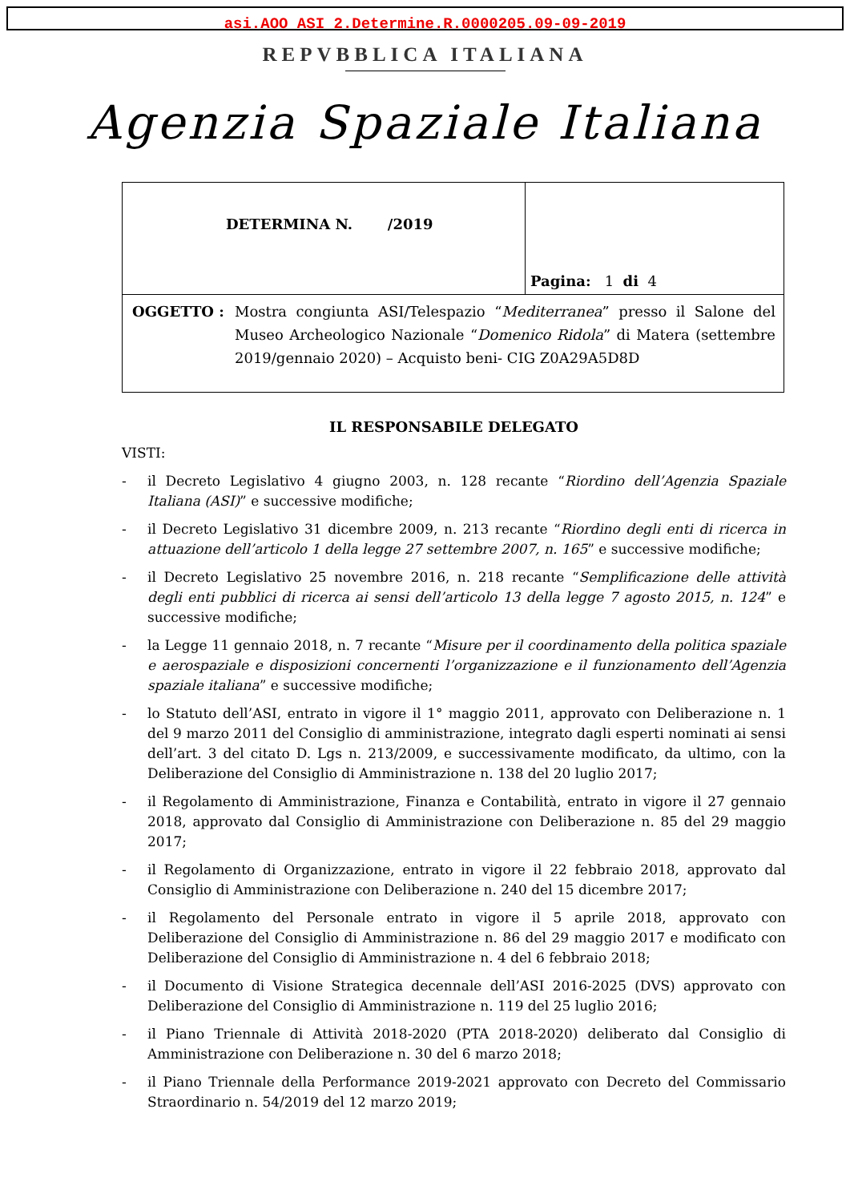asi.AOO_ASI_2.Determine.R.0000205.09-09-2019
REPVBBLICA ITALIANA
Agenzia Spaziale Italiana
| DETERMINA N. /2019 | Pagina: 1 di 4 |
| OGGETTO : Mostra congiunta ASI/Telespazio “ Mediterranea ” presso il Salone del Museo Archeologico Nazionale “ Domenico Ridola ” di Matera (settembre 2019/gennaio 2020) – Acquisto beni- CIG Z0A29A5D8D | |
IL RESPONSABILE DELEGATO
VISTI:
- il Decreto Legislativo 4 giugno 2003, n. 128 recante “Riordino dell’Agenzia Spaziale Italiana (ASI)” e successive modifiche;
- il Decreto Legislativo 31 dicembre 2009, n. 213 recante “Riordino degli enti di ricerca in attuazione dell’articolo 1 della legge 27 settembre 2007, n. 165” e successive modifiche;
- il Decreto Legislativo 25 novembre 2016, n. 218 recante “Semplificazione delle attività degli enti pubblici di ricerca ai sensi dell’articolo 13 della legge 7 agosto 2015, n. 124” e successive modifiche;
- la Legge 11 gennaio 2018, n. 7 recante “Misure per il coordinamento della politica spaziale e aerospaziale e disposizioni concernenti l’organizzazione e il funzionamento dell’Agenzia spaziale italiana” e successive modifiche;
- lo Statuto dell’ASI, entrato in vigore il 1° maggio 2011, approvato con Deliberazione n. 1 del 9 marzo 2011 del Consiglio di amministrazione, integrato dagli esperti nominati ai sensi dell’art. 3 del citato D. Lgs n. 213/2009, e successivamente modificato, da ultimo, con la Deliberazione del Consiglio di Amministrazione n. 138 del 20 luglio 2017;
- il Regolamento di Amministrazione, Finanza e Contabilità, entrato in vigore il 27 gennaio 2018, approvato dal Consiglio di Amministrazione con Deliberazione n. 85 del 29 maggio 2017;
- il Regolamento di Organizzazione, entrato in vigore il 22 febbraio 2018, approvato dal Consiglio di Amministrazione con Deliberazione n. 240 del 15 dicembre 2017;
- il Regolamento del Personale entrato in vigore il 5 aprile 2018, approvato con Deliberazione del Consiglio di Amministrazione n. 86 del 29 maggio 2017 e modificato con Deliberazione del Consiglio di Amministrazione n. 4 del 6 febbraio 2018;
- il Documento di Visione Strategica decennale dell’ASI 2016-2025 (DVS) approvato con Deliberazione del Consiglio di Amministrazione n. 119 del 25 luglio 2016;
- il Piano Triennale di Attività 2018-2020 (PTA 2018-2020) deliberato dal Consiglio di Amministrazione con Deliberazione n. 30 del 6 marzo 2018;
- il Piano Triennale della Performance 2019-2021 approvato con Decreto del Commissario Straordinario n. 54/2019 del 12 marzo 2019;